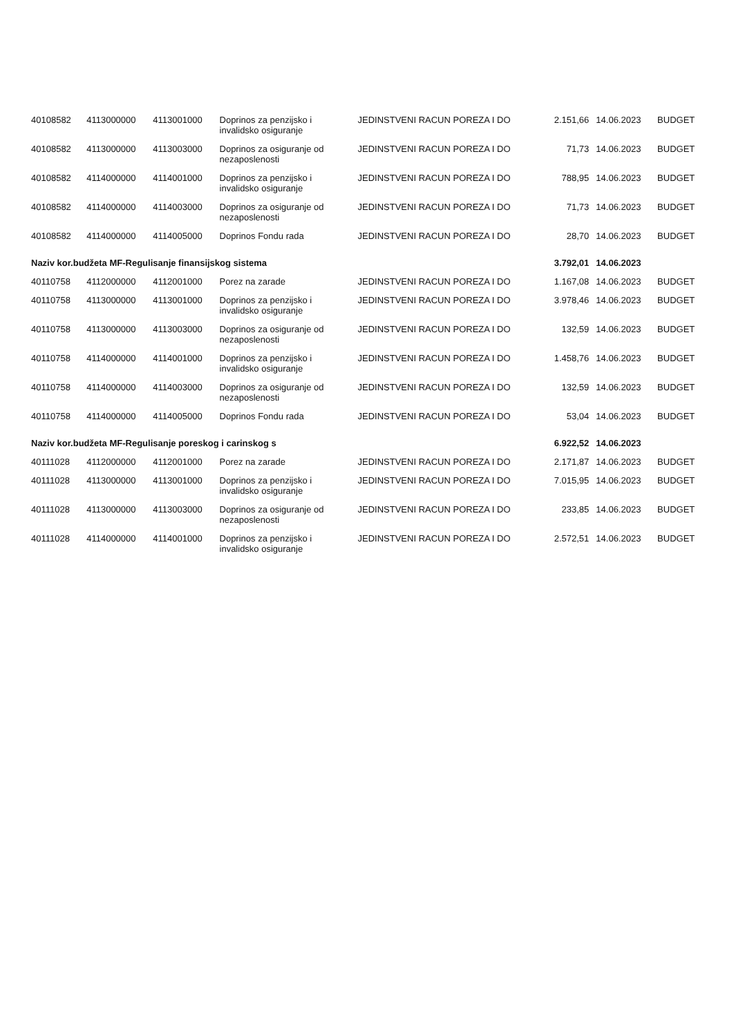| 40108582 | 4113000000 | 4113001000 | Doprinos za penzijsko i invalidsko osiguranje | JEDINSTVENI RACUN POREZA I DO | 2.151,66 | 14.06.2023 | BUDGET |
| 40108582 | 4113000000 | 4113003000 | Doprinos za osiguranje od nezaposlenosti | JEDINSTVENI RACUN POREZA I DO | 71,73 | 14.06.2023 | BUDGET |
| 40108582 | 4114000000 | 4114001000 | Doprinos za penzijsko i invalidsko osiguranje | JEDINSTVENI RACUN POREZA I DO | 788,95 | 14.06.2023 | BUDGET |
| 40108582 | 4114000000 | 4114003000 | Doprinos za osiguranje od nezaposlenosti | JEDINSTVENI RACUN POREZA I DO | 71,73 | 14.06.2023 | BUDGET |
| 40108582 | 4114000000 | 4114005000 | Doprinos Fondu rada | JEDINSTVENI RACUN POREZA I DO | 28,70 | 14.06.2023 | BUDGET |
| Naziv kor.budžeta MF-Regulisanje finansijskog sistema | | | | | 3.792,01 | 14.06.2023 | |
| 40110758 | 4112000000 | 4112001000 | Porez na zarade | JEDINSTVENI RACUN POREZA I DO | 1.167,08 | 14.06.2023 | BUDGET |
| 40110758 | 4113000000 | 4113001000 | Doprinos za penzijsko i invalidsko osiguranje | JEDINSTVENI RACUN POREZA I DO | 3.978,46 | 14.06.2023 | BUDGET |
| 40110758 | 4113000000 | 4113003000 | Doprinos za osiguranje od nezaposlenosti | JEDINSTVENI RACUN POREZA I DO | 132,59 | 14.06.2023 | BUDGET |
| 40110758 | 4114000000 | 4114001000 | Doprinos za penzijsko i invalidsko osiguranje | JEDINSTVENI RACUN POREZA I DO | 1.458,76 | 14.06.2023 | BUDGET |
| 40110758 | 4114000000 | 4114003000 | Doprinos za osiguranje od nezaposlenosti | JEDINSTVENI RACUN POREZA I DO | 132,59 | 14.06.2023 | BUDGET |
| 40110758 | 4114000000 | 4114005000 | Doprinos Fondu rada | JEDINSTVENI RACUN POREZA I DO | 53,04 | 14.06.2023 | BUDGET |
| Naziv kor.budžeta MF-Regulisanje poreskog i carinskog s | | | | | 6.922,52 | 14.06.2023 | |
| 40111028 | 4112000000 | 4112001000 | Porez na zarade | JEDINSTVENI RACUN POREZA I DO | 2.171,87 | 14.06.2023 | BUDGET |
| 40111028 | 4113000000 | 4113001000 | Doprinos za penzijsko i invalidsko osiguranje | JEDINSTVENI RACUN POREZA I DO | 7.015,95 | 14.06.2023 | BUDGET |
| 40111028 | 4113000000 | 4113003000 | Doprinos za osiguranje od nezaposlenosti | JEDINSTVENI RACUN POREZA I DO | 233,85 | 14.06.2023 | BUDGET |
| 40111028 | 4114000000 | 4114001000 | Doprinos za penzijsko i invalidsko osiguranje | JEDINSTVENI RACUN POREZA I DO | 2.572,51 | 14.06.2023 | BUDGET |